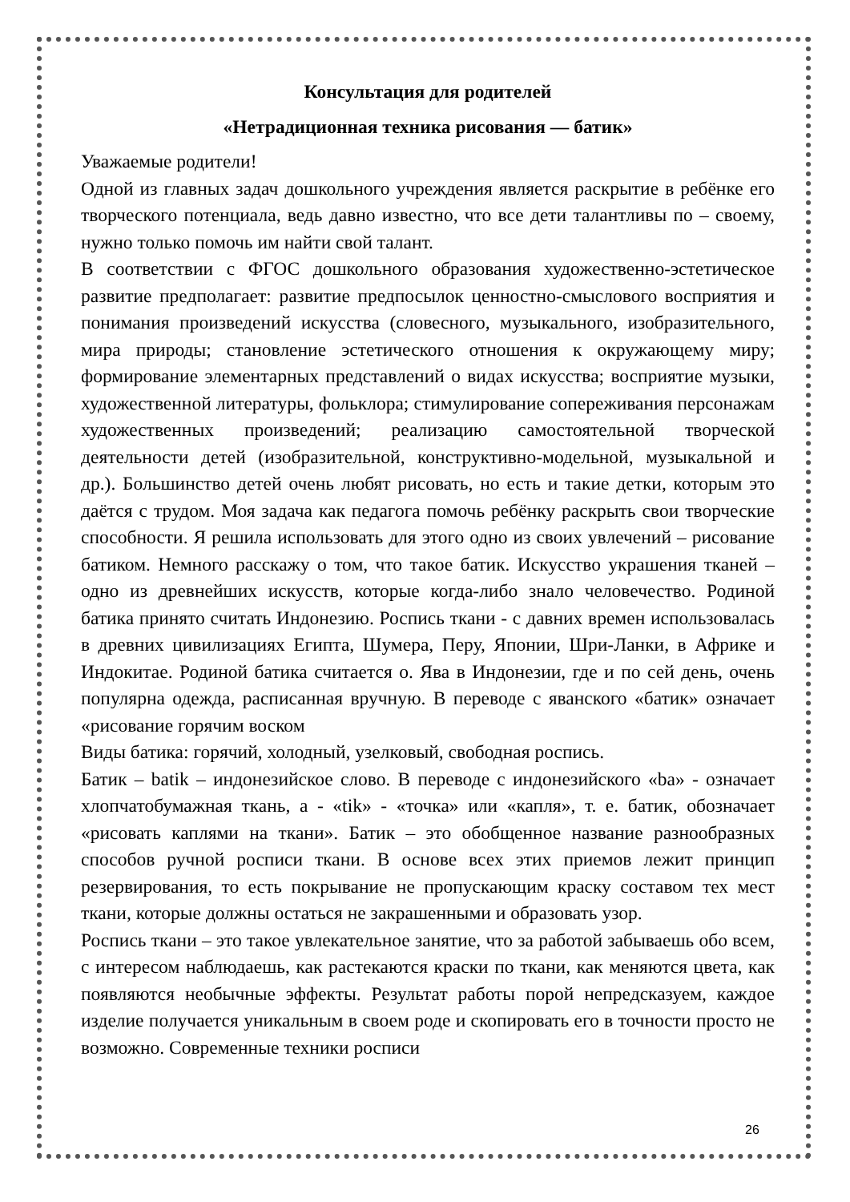Консультация для родителей
«Нетрадиционная техника рисования — батик»
Уважаемые родители!
Одной из главных задач дошкольного учреждения является раскрытие в ребёнке его творческого потенциала, ведь давно известно, что все дети талантливы по – своему, нужно только помочь им найти свой талант.
В соответствии с ФГОС дошкольного образования художественно-эстетическое развитие предполагает: развитие предпосылок ценностно-смыслового восприятия и понимания произведений искусства (словесного, музыкального, изобразительного, мира природы; становление эстетического отношения к окружающему миру; формирование элементарных представлений о видах искусства; восприятие музыки, художественной литературы, фольклора; стимулирование сопереживания персонажам художественных произведений; реализацию самостоятельной творческой деятельности детей (изобразительной, конструктивно-модельной, музыкальной и др.). Большинство детей очень любят рисовать, но есть и такие детки, которым это даётся с трудом. Моя задача как педагога помочь ребёнку раскрыть свои творческие способности. Я решила использовать для этого одно из своих увлечений – рисование батиком. Немного расскажу о том, что такое батик. Искусство украшения тканей – одно из древнейших искусств, которые когда-либо знало человечество. Родиной батика принято считать Индонезию. Роспись ткани - с давних времен использовалась в древних цивилизациях Египта, Шумера, Перу, Японии, Шри-Ланки, в Африке и Индокитае. Родиной батика считается о. Ява в Индонезии, где и по сей день, очень популярна одежда, расписанная вручную. В переводе с яванского «батик» означает «рисование горячим воском
Виды батика: горячий, холодный, узелковый, свободная роспись.
Батик – batik – индонезийское слово. В переводе с индонезийского «ba» - означает хлопчатобумажная ткань, а - «tik» - «точка» или «капля», т. е. батик, обозначает «рисовать каплями на ткани». Батик – это обобщенное название разнообразных способов ручной росписи ткани. В основе всех этих приемов лежит принцип резервирования, то есть покрывание не пропускающим краску составом тех мест ткани, которые должны остаться не закрашенными и образовать узор.
Роспись ткани – это такое увлекательное занятие, что за работой забываешь обо всем, с интересом наблюдаешь, как растекаются краски по ткани, как меняются цвета, как появляются необычные эффекты. Результат работы порой непредсказуем, каждое изделие получается уникальным в своем роде и скопировать его в точности просто не возможно. Современные техники росписи
26